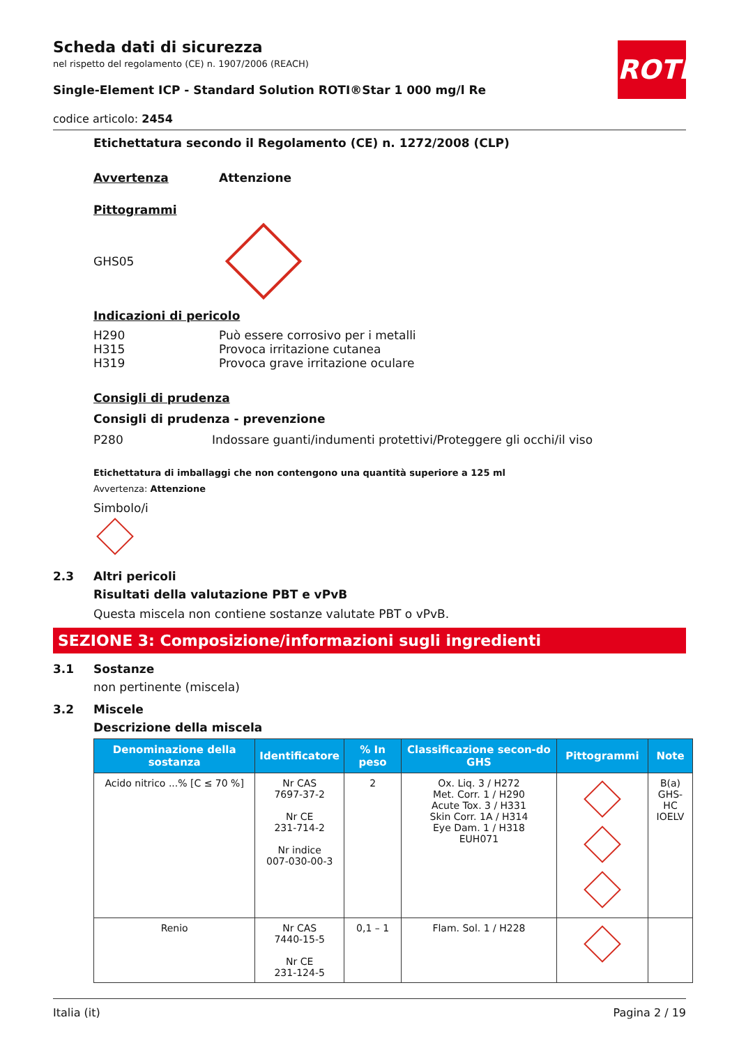ROTH
Scheda dati di sicurezza
nel rispetto del regolamento (CE) n. 1907/2006 (REACH)
Single-Element ICP - Standard Solution ROTI®Star 1 000 mg/l Re
codice articolo: 2454
Etichettatura secondo il Regolamento (CE) n. 1272/2008 (CLP)
Avvertenza Attenzione
Pittogrammi
GHS05
Indicazioni di pericolo
H290 Può essere corrosivo per i metalli
H315 Provoca irritazione cutanea
H319 Provoca grave irritazione oculare
Consigli di prudenza
Consigli di prudenza - prevenzione
P280 Indossare guanti/indumenti protettivi/Proteggere gli occhi/il viso
Etichettatura di imballaggi che non contengono una quantità superiore a 125 ml
Avvertenza: Attenzione
Simbolo/i
2.3 Altri pericoli
Risultati della valutazione PBT e vPvB
Questa miscela non contiene sostanze valutate PBT o vPvB.
SEZIONE 3: Composizione/informazioni sugli ingredienti
3.1 Sostanze
non pertinente (miscela)
3.2 Miscele
Descrizione della miscela
| Denominazione della sostanza | Identificatore | % In peso | Classificazione secon-do GHS | Pittogrammi | Note |
| --- | --- | --- | --- | --- | --- |
| Acido nitrico ...% [C ≤ 70 %] | Nr CAS 7697-37-2 Nr CE 231-714-2 Nr indice 007-030-00-3 | 2 | Ox. Liq. 3 / H272 Met. Corr. 1 / H290 Acute Tox. 3 / H331 Skin Corr. 1A / H314 Eye Dam. 1 / H318 EUH071 | | B(a) GHS-HC IOELV |
| Renio | Nr CAS 7440-15-5 Nr CE 231-124-5 | 0,1 – 1 | Flam. Sol. 1 / H228 | | |
Italia (it) Pagina 2 / 19